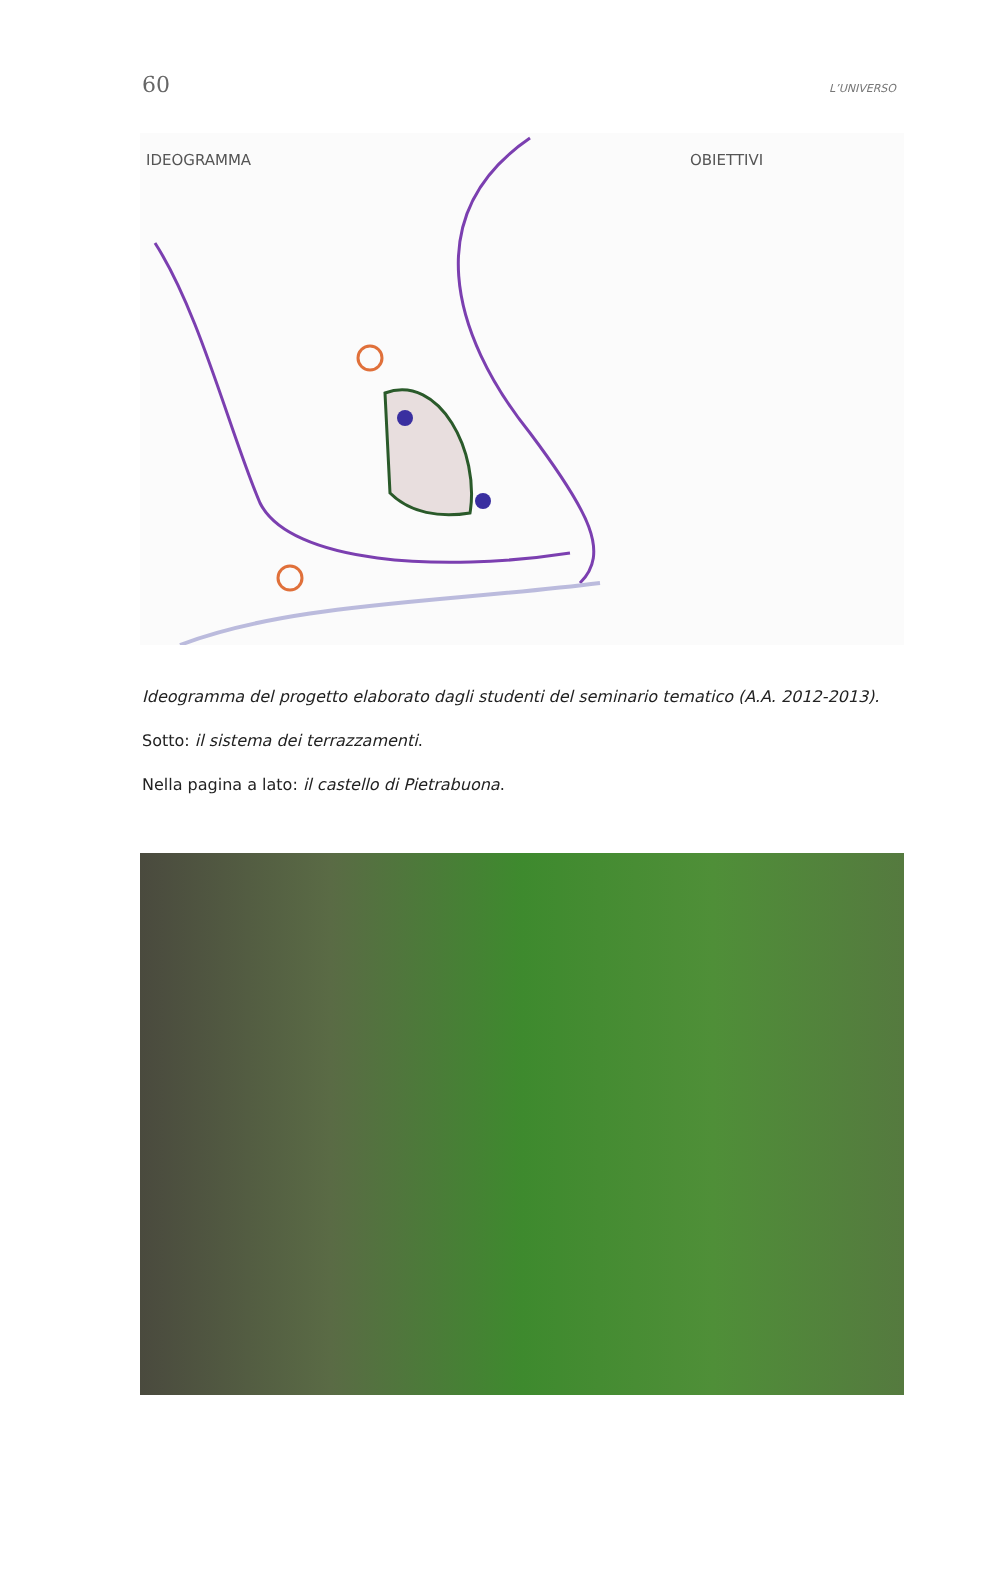60 L’UNIVERSO
IDEOGRAMMA OBIETTIVI
Ideogramma del progetto elaborato dagli studenti del seminario tematico (A.A. 2012-2013).
Sotto: il sistema dei terrazzamenti.
Nella pagina a lato: il castello di Pietrabuona.